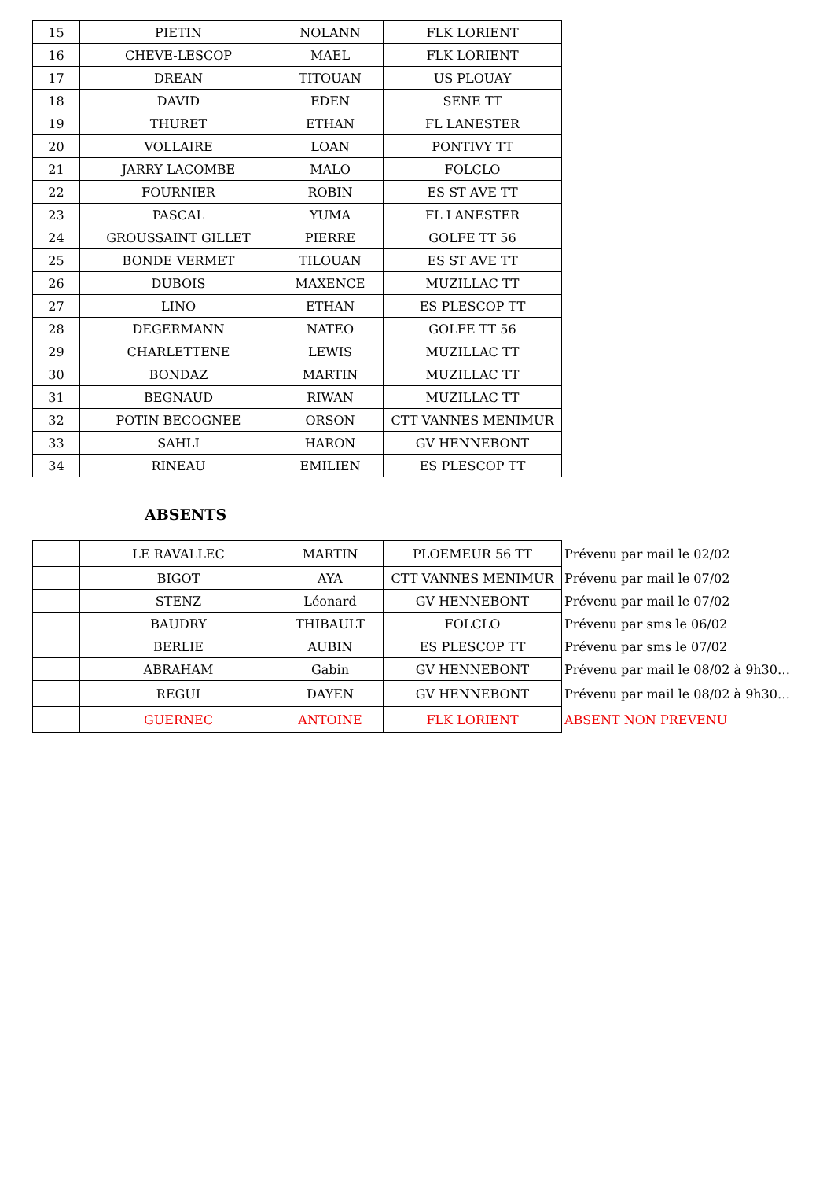| 15 | PIETIN | NOLANN | FLK LORIENT |
| 16 | CHEVE-LESCOP | MAEL | FLK LORIENT |
| 17 | DREAN | TITOUAN | US PLOUAY |
| 18 | DAVID | EDEN | SENE TT |
| 19 | THURET | ETHAN | FL LANESTER |
| 20 | VOLLAIRE | LOAN | PONTIVY TT |
| 21 | JARRY LACOMBE | MALO | FOLCLO |
| 22 | FOURNIER | ROBIN | ES ST AVE TT |
| 23 | PASCAL | YUMA | FL LANESTER |
| 24 | GROUSSAINT GILLET | PIERRE | GOLFE TT 56 |
| 25 | BONDE VERMET | TILOUAN | ES ST AVE TT |
| 26 | DUBOIS | MAXENCE | MUZILLAC TT |
| 27 | LINO | ETHAN | ES PLESCOP TT |
| 28 | DEGERMANN | NATEO | GOLFE TT 56 |
| 29 | CHARLETTENE | LEWIS | MUZILLAC TT |
| 30 | BONDAZ | MARTIN | MUZILLAC TT |
| 31 | BEGNAUD | RIWAN | MUZILLAC TT |
| 32 | POTIN BECOGNEE | ORSON | CTT VANNES MENIMUR |
| 33 | SAHLI | HARON | GV HENNEBONT |
| 34 | RINEAU | EMILIEN | ES PLESCOP TT |
ABSENTS
| | LE RAVALLEC | MARTIN | PLOEMEUR 56 TT | Prévenu par mail le 02/02 |
| | BIGOT | AYA | CTT VANNES MENIMUR | Prévenu par mail le 07/02 |
| | STENZ | Léonard | GV HENNEBONT | Prévenu par mail le 07/02 |
| | BAUDRY | THIBAULT | FOLCLO | Prévenu par sms le 06/02 |
| | BERLIE | AUBIN | ES PLESCOP TT | Prévenu par sms le 07/02 |
| | ABRAHAM | Gabin | GV HENNEBONT | Prévenu par mail le 08/02 à 9h30… |
| | REGUI | DAYEN | GV HENNEBONT | Prévenu par mail le 08/02 à 9h30… |
| | GUERNEC | ANTOINE | FLK LORIENT | ABSENT NON PREVENU |